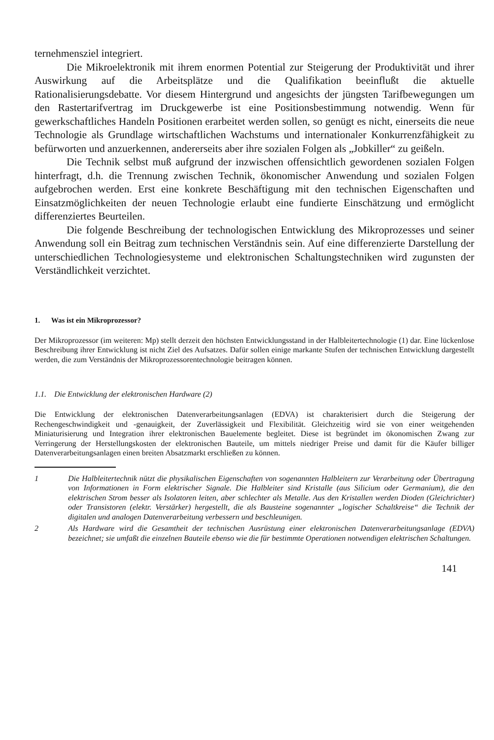ternehmensziel integriert.
Die Mikroelektronik mit ihrem enormen Potential zur Steigerung der Produktivität und ihrer Auswirkung auf die Arbeitsplätze und die Qualifikation beeinflußt die aktuelle Rationalisierungsdebatte. Vor diesem Hintergrund und angesichts der jüngsten Tarifbewegungen um den Rastertarifvertrag im Druckgewerbe ist eine Positionsbestimmung notwendig. Wenn für gewerkschaftliches Handeln Positionen erarbeitet werden sollen, so genügt es nicht, einerseits die neue Technologie als Grundlage wirtschaftlichen Wachstums und internationaler Konkurrenzfähigkeit zu befürworten und anzuerkennen, andererseits aber ihre sozialen Folgen als „Jobkiller“ zu geißeln.
Die Technik selbst muß aufgrund der inzwischen offensichtlich gewordenen sozialen Folgen hinterfragt, d.h. die Trennung zwischen Technik, ökonomischer Anwendung und sozialen Folgen aufgebrochen werden. Erst eine konkrete Beschäftigung mit den technischen Eigenschaften und Einsatzmöglichkeiten der neuen Technologie erlaubt eine fundierte Einschätzung und ermöglicht differenziertes Beurteilen.
Die folgende Beschreibung der technologischen Entwicklung des Mikroprozesses und seiner Anwendung soll ein Beitrag zum technischen Verständnis sein. Auf eine differenzierte Darstellung der unterschiedlichen Technologiesysteme und elektronischen Schaltungstechniken wird zugunsten der Verständlichkeit verzichtet.
1. Was ist ein Mikroprozessor?
Der Mikroprozessor (im weiteren: Mp) stellt derzeit den höchsten Entwicklungsstand in der Halbleitertechnologie (1) dar. Eine lückenlose Beschreibung ihrer Entwicklung ist nicht Ziel des Aufsatzes. Dafür sollen einige markante Stufen der technischen Entwicklung dargestellt werden, die zum Verständnis der Mikroprozessorentechnologie beitragen können.
1.1. Die Entwicklung der elektronischen Hardware (2)
Die Entwicklung der elektronischen Datenverarbeitungsanlagen (EDVA) ist charakterisiert durch die Steigerung der Rechengeschwindigkeit und -genauigkeit, der Zuverlässigkeit und Flexibilität. Gleichzeitig wird sie von einer weitgehenden Miniaturisierung und Integration ihrer elektronischen Bauelemente begleitet. Diese ist begründet im ökonomischen Zwang zur Verringerung der Herstellungskosten der elektronischen Bauteile, um mittels niedriger Preise und damit für die Käufer billiger Datenverarbeitungsanlagen einen breiten Absatzmarkt erschließen zu können.
1 Die Halbleitertechnik nützt die physikalischen Eigenschaften von sogenannten Halbleitern zur Verarbeitung oder Übertragung von Informationen in Form elektrischer Signale. Die Halbleiter sind Kristalle (aus Silicium oder Germanium), die den elektrischen Strom besser als Isolatoren leiten, aber schlechter als Metalle. Aus den Kristallen werden Dioden (Gleichrichter) oder Transistoren (elektr. Verstärker) hergestellt, die als Bausteine sogenannter „logischer Schaltkreise“ die Technik der digitalen und analogen Datenverarbeitung verbessern und beschleunigen.
2 Als Hardware wird die Gesamtheit der technischen Ausrüstung einer elektronischen Datenverarbeitungsanlage (EDVA) bezeichnet; sie umfaßt die einzelnen Bauteile ebenso wie die für bestimmte Operationen notwendigen elektrischen Schaltungen.
141